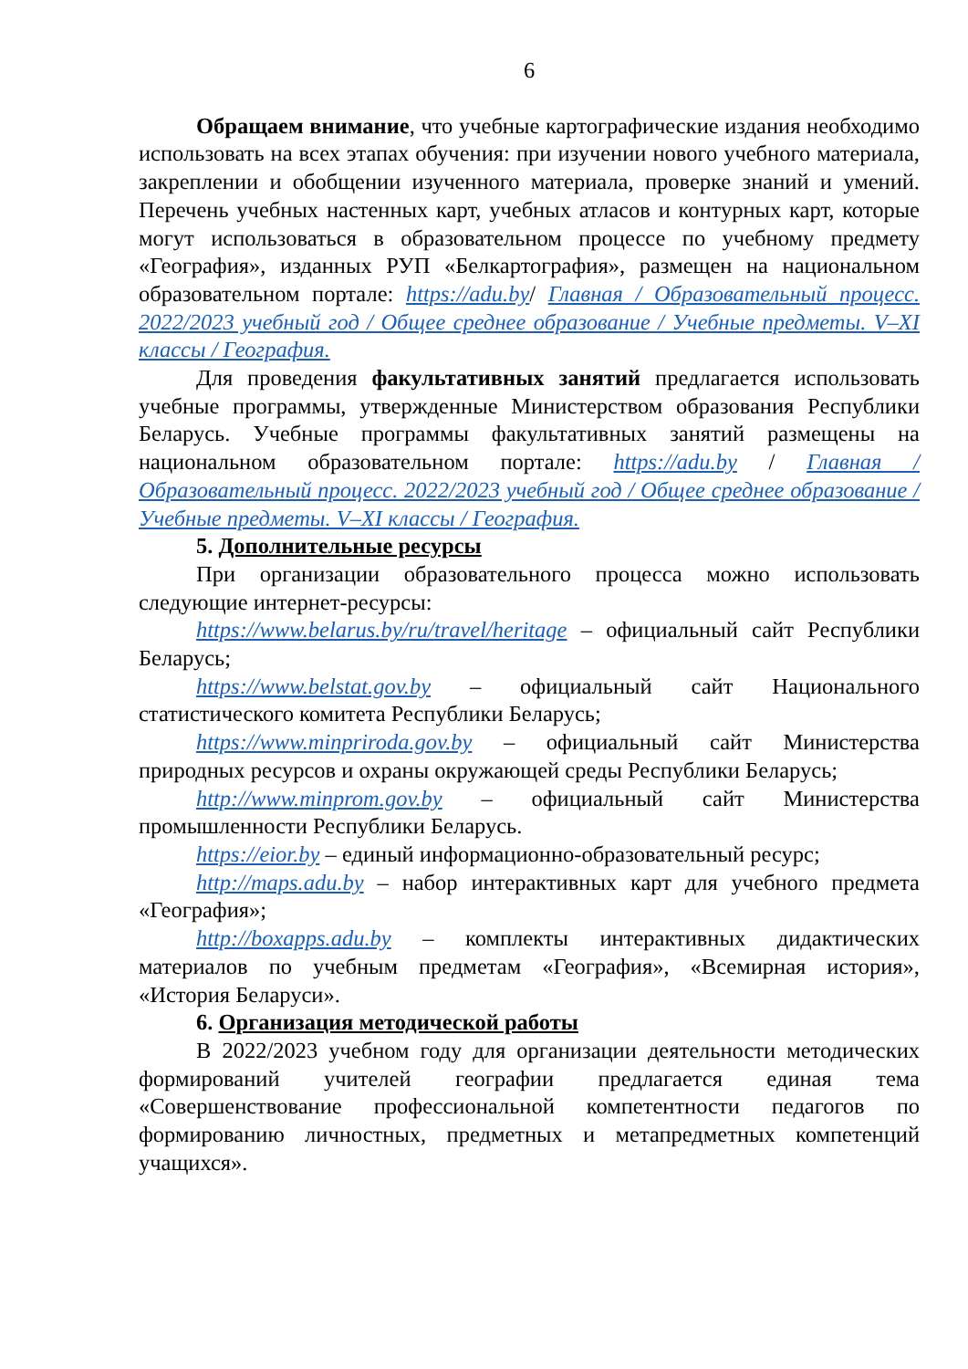6
Обращаем внимание, что учебные картографические издания необходимо использовать на всех этапах обучения: при изучении нового учебного материала, закреплении и обобщении изученного материала, проверке знаний и умений. Перечень учебных настенных карт, учебных атласов и контурных карт, которые могут использоваться в образовательном процессе по учебному предмету «География», изданных РУП «Белкартография», размещен на национальном образовательном портале: https://adu.by/ Главная / Образовательный процесс. 2022/2023 учебный год / Общее среднее образование / Учебные предметы. V–XI классы / География.
Для проведения факультативных занятий предлагается использовать учебные программы, утвержденные Министерством образования Республики Беларусь. Учебные программы факультативных занятий размещены на национальном образовательном портале: https://adu.by / Главная / Образовательный процесс. 2022/2023 учебный год / Общее среднее образование / Учебные предметы. V–XI классы / География.
5. Дополнительные ресурсы
При организации образовательного процесса можно использовать следующие интернет-ресурсы:
https://www.belarus.by/ru/travel/heritage – официальный сайт Республики Беларусь;
https://www.belstat.gov.by – официальный сайт Национального статистического комитета Республики Беларусь;
https://www.minpriroda.gov.by – официальный сайт Министерства природных ресурсов и охраны окружающей среды Республики Беларусь;
http://www.minprom.gov.by – официальный сайт Министерства промышленности Республики Беларусь.
https://eior.by – единый информационно-образовательный ресурс;
http://maps.adu.by – набор интерактивных карт для учебного предмета «География»;
http://boxapps.adu.by – комплекты интерактивных дидактических материалов по учебным предметам «География», «Всемирная история», «История Беларуси».
6. Организация методической работы
В 2022/2023 учебном году для организации деятельности методических формирований учителей географии предлагается единая тема «Совершенствование профессиональной компетентности педагогов по формированию личностных, предметных и метапредметных компетенций учащихся».